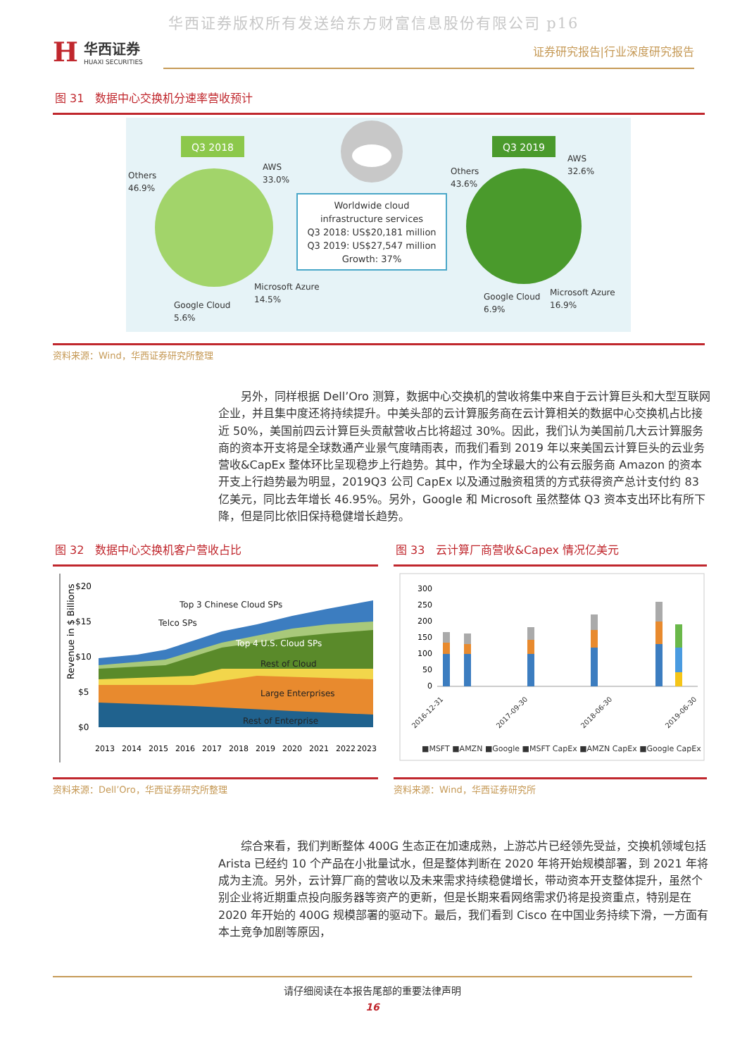华西证券版权所有发送给东方财富信息股份有限公司 p16
H
华西证券
HUAXI SECURITIES
证券研究报告|行业深度研究报告
图 31　数据中心交换机分速率营收预计
Q3 2018
Q3 2019
Worldwide cloud
infrastructure services
Q3 2018: US$20,181 million
Q3 2019: US$27,547 million
Growth: 37%
Others
46.9%
AWS
33.0%
Microsoft Azure
14.5%
Google Cloud
5.6%
Others
43.6%
AWS
32.6%
Microsoft Azure
16.9%
Google Cloud
6.9%
资料来源：Wind，华西证券研究所整理
另外，同样根据 Dell’Oro 测算，数据中心交换机的营收将集中来自于云计算巨头和大型互联网企业，并且集中度还将持续提升。中美头部的云计算服务商在云计算相关的数据中心交换机占比接近 50%，美国前四云计算巨头贡献营收占比将超过 30%。因此，我们认为美国前几大云计算服务商的资本开支将是全球数通产业景气度晴雨表，而我们看到 2019 年以来美国云计算巨头的云业务营收&CapEx 整体环比呈现稳步上行趋势。其中，作为全球最大的公有云服务商 Amazon 的资本开支上行趋势最为明显，2019Q3 公司 CapEx 以及通过融资租赁的方式获得资产总计支付约 83 亿美元，同比去年增长 46.95%。另外，Google 和 Microsoft 虽然整体 Q3 资本支出环比有所下降，但是同比依旧保持稳健增长趋势。
图 32　数据中心交换机客户营收占比
Revenue in $ Billions
$20
$15
$10
$5
$0
Top 3 Chinese Cloud SPs
Telco SPs
Top 4 U.S. Cloud SPs
Rest of Cloud
Large Enterprises
Rest of Enterprise
2013
2014
2015
2016
2017
2018
2019
2020
2021
2022
2023
资料来源：Dell’Oro，华西证券研究所整理
图 33　云计算厂商营收&Capex 情况亿美元
300
250
200
150
100
50
0
2016-12-31
2017-09-30
2018-06-30
2019-06-30
■MSFT ■AMZN ■Google ■MSFT CapEx ■AMZN CapEx ■Google CapEx
资料来源：Wind，华西证券研究所
综合来看，我们判断整体 400G 生态正在加速成熟，上游芯片已经领先受益，交换机领域包括 Arista 已经约 10 个产品在小批量试水，但是整体判断在 2020 年将开始规模部署，到 2021 年将成为主流。另外，云计算厂商的营收以及未来需求持续稳健增长，带动资本开支整体提升，虽然个别企业将近期重点投向服务器等资产的更新，但是长期来看网络需求仍将是投资重点，特别是在 2020 年开始的 400G 规模部署的驱动下。最后，我们看到 Cisco 在中国业务持续下滑，一方面有本土竞争加剧等原因，
请仔细阅读在本报告尾部的重要法律声明
16